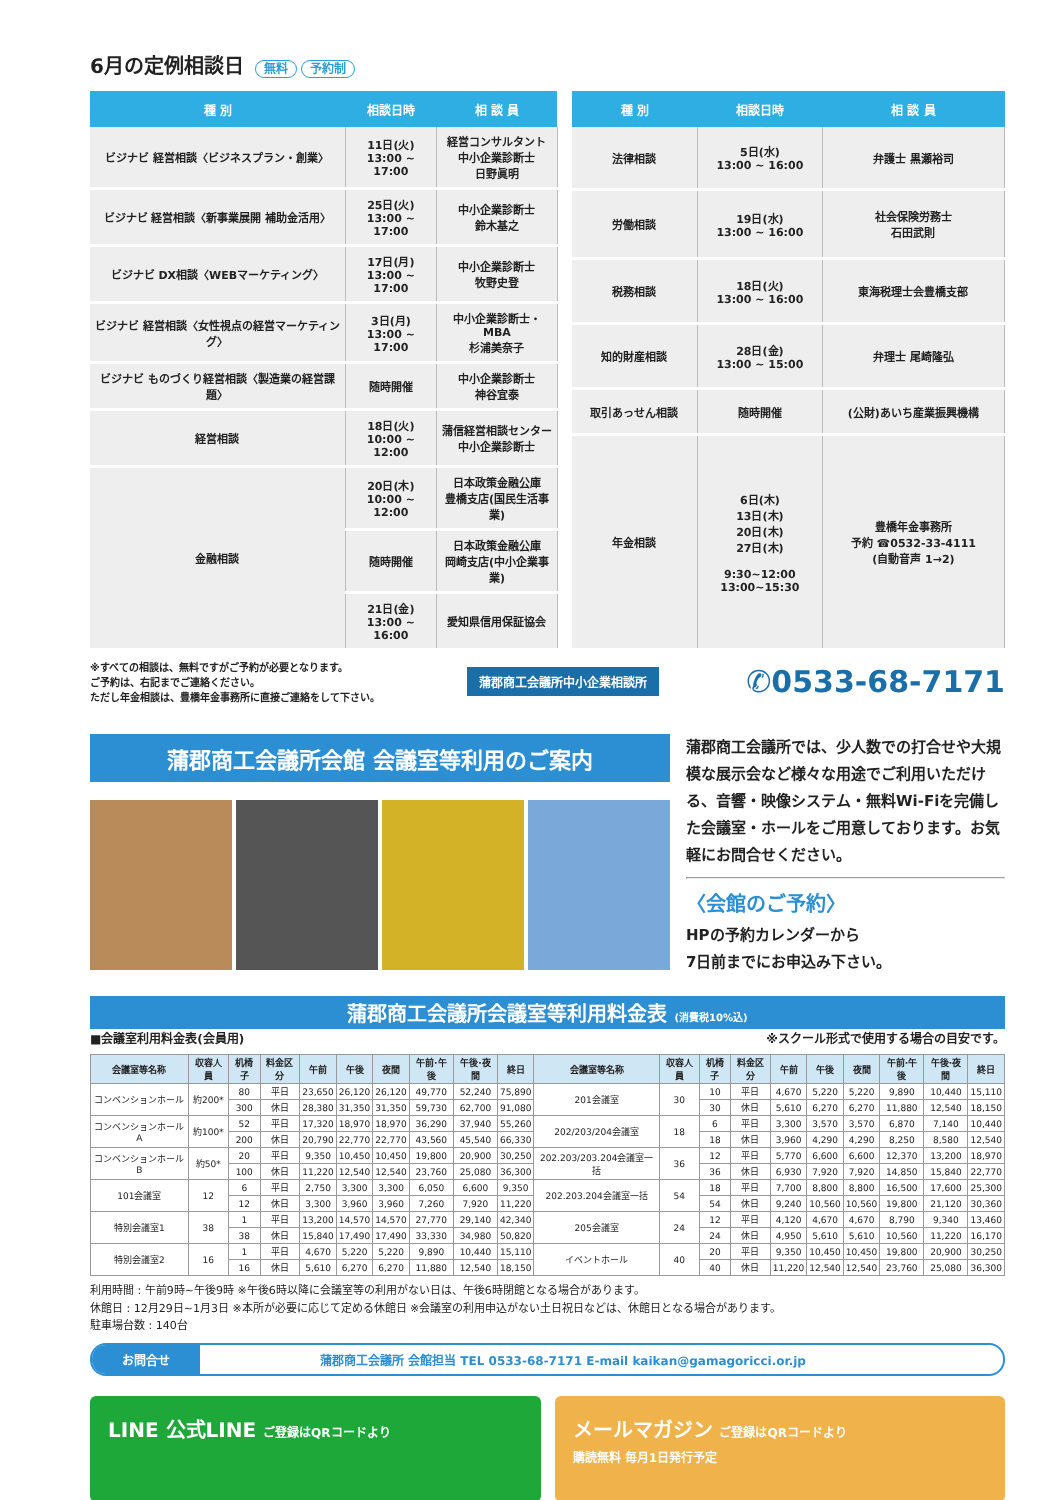6月の定例相談日 無料 予約制
| 種 別 | 相談日時 | 相 談 員 |
| --- | --- | --- |
| ビジナビ 経営相談〈ビジネスプラン・創業〉 | 11日(火) 13:00 ~ 17:00 | 経営コンサルタント 中小企業診断士 日野眞明 |
| ビジナビ 経営相談〈新事業展開 補助金活用〉 | 25日(火) 13:00 ~ 17:00 | 中小企業診断士 鈴木基之 |
| ビジナビ DX相談〈WEBマーケティング〉 | 17日(月) 13:00 ~ 17:00 | 中小企業診断士 牧野史登 |
| ビジナビ 経営相談〈女性視点の経営マーケティング〉 | 3日(月) 13:00 ~ 17:00 | 中小企業診断士・MBA 杉浦美奈子 |
| ビジナビ ものづくり経営相談〈製造業の経営課題〉 | 随時開催 | 中小企業診断士 神谷宜泰 |
| 経営相談 | 18日(火) 10:00 ~ 12:00 | 蒲信経営相談センター 中小企業診断士 |
| 金融相談 | 20日(木) 10:00 ~ 12:00 | 日本政策金融公庫 豊橋支店(国民生活事業) |
| | 随時開催 | 日本政策金融公庫 岡崎支店(中小企業事業) |
| | 21日(金) 13:00 ~ 16:00 | 愛知県信用保証協会 |
| 種 別 | 相談日時 | 相 談 員 |
| --- | --- | --- |
| 法律相談 | 5日(水) 13:00 ~ 16:00 | 弁護士 黒瀬裕司 |
| 労働相談 | 19日(水) 13:00 ~ 16:00 | 社会保険労務士 石田武則 |
| 税務相談 | 18日(火) 13:00 ~ 16:00 | 東海税理士会豊橋支部 |
| 知的財産相談 | 28日(金) 13:00 ~ 15:00 | 弁理士 尾崎隆弘 |
| 取引あっせん相談 | 随時開催 | (公財)あいち産業振興機構 |
| 年金相談 | 6日(木) 13日(木) 20日(木) 27日(木) 9:30~12:00 13:00~15:30 | 豊橋年金事務所 予約 ☎0532-33-4111 (自動音声 1→2) |
※すべての相談は、無料ですがご予約が必要となります。
ご予約は、右記までご連絡ください。
ただし年金相談は、豊橋年金事務所に直接ご連絡をして下さい。
蒲郡商工会議所中小企業相談所 ✆0533-68-7171
蒲郡商工会議所会館 会議室等利用のご案内
蒲郡商工会議所では、少人数での打合せや大規模な展示会など様々な用途でご利用いただける、音響・映像システム・無料Wi-Fiを完備した会議室・ホールをご用意しております。お気軽にお問合せください。
〈会館のご予約〉
HPの予約カレンダーから
7日前までにお申込み下さい。
蒲郡商工会議所会議室等利用料金表 (消費税10%込)
■会議室利用料金表(会員用) ※スクール形式で使用する場合の目安です。
| 会議室等名称 | 収容人員 | 机椅子 | 料金区分 | 午前 | 午後 | 夜間 | 午前·午後 | 午後·夜間 | 終日 | 会議室等名称 | 収容人員 | 机椅子 | 料金区分 | 午前 | 午後 | 夜間 | 午前·午後 | 午後·夜間 | 終日 |
| --- | --- | --- | --- | --- | --- | --- | --- | --- | --- | --- | --- | --- | --- | --- | --- | --- | --- | --- | --- |
| コンベンションホール | 約200* | 80 | 平日 | 23,650 | 26,120 | 26,120 | 49,770 | 52,240 | 75,890 | 201会議室 | 30 | 10 | 平日 | 4,670 | 5,220 | 5,220 | 9,890 | 10,440 | 15,110 |
| | | 300 | 休日 | 28,380 | 31,350 | 31,350 | 59,730 | 62,700 | 91,080 | | | 30 | 休日 | 5,610 | 6,270 | 6,270 | 11,880 | 12,540 | 18,150 |
| コンベンションホールA | 約100* | 52 | 平日 | 17,320 | 18,970 | 18,970 | 36,290 | 37,940 | 55,260 | 202/203/204会議室 | 18 | 6 | 平日 | 3,300 | 3,570 | 3,570 | 6,870 | 7,140 | 10,440 |
| | | 200 | 休日 | 20,790 | 22,770 | 22,770 | 43,560 | 45,540 | 66,330 | | | 18 | 休日 | 3,960 | 4,290 | 4,290 | 8,250 | 8,580 | 12,540 |
| コンベンションホールB | 約50* | 20 | 平日 | 9,350 | 10,450 | 10,450 | 19,800 | 20,900 | 30,250 | 202.203/203.204会議室一括 | 36 | 12 | 平日 | 5,770 | 6,600 | 6,600 | 12,370 | 13,200 | 18,970 |
| | | 100 | 休日 | 11,220 | 12,540 | 12,540 | 23,760 | 25,080 | 36,300 | | | 36 | 休日 | 6,930 | 7,920 | 7,920 | 14,850 | 15,840 | 22,770 |
| 101会議室 | 12 | 6 | 平日 | 2,750 | 3,300 | 3,300 | 6,050 | 6,600 | 9,350 | 202.203.204会議室一括 | 54 | 18 | 平日 | 7,700 | 8,800 | 8,800 | 16,500 | 17,600 | 25,300 |
| | | 12 | 休日 | 3,300 | 3,960 | 3,960 | 7,260 | 7,920 | 11,220 | | | 54 | 休日 | 9,240 | 10,560 | 10,560 | 19,800 | 21,120 | 30,360 |
| 特別会議室1 | 38 | 1 | 平日 | 13,200 | 14,570 | 14,570 | 27,770 | 29,140 | 42,340 | 205会議室 | 24 | 12 | 平日 | 4,120 | 4,670 | 4,670 | 8,790 | 9,340 | 13,460 |
| | | 38 | 休日 | 15,840 | 17,490 | 17,490 | 33,330 | 34,980 | 50,820 | | | 24 | 休日 | 4,950 | 5,610 | 5,610 | 10,560 | 11,220 | 16,170 |
| 特別会議室2 | 16 | 1 | 平日 | 4,670 | 5,220 | 5,220 | 9,890 | 10,440 | 15,110 | イベントホール | 40 | 20 | 平日 | 9,350 | 10,450 | 10,450 | 19,800 | 20,900 | 30,250 |
| | | 16 | 休日 | 5,610 | 6,270 | 6,270 | 11,880 | 12,540 | 18,150 | | | 40 | 休日 | 11,220 | 12,540 | 12,540 | 23,760 | 25,080 | 36,300 |
利用時間 : 午前9時~午後9時 ※午後6時以降に会議室等の利用がない日は、午後6時閉館となる場合があります。
休館日 : 12月29日~1月3日 ※本所が必要に応じて定める休館日 ※会議室の利用申込がない土日祝日などは、休館日となる場合があります。
駐車場台数 : 140台
お問合せ 蒲郡商工会議所 会館担当 TEL 0533-68-7171 E-mail kaikan@gamagoricci.or.jp
LINE 公式LINE ご登録はQRコードより
メールマガジン ご登録はQRコードより
購読無料 毎月1日発行予定